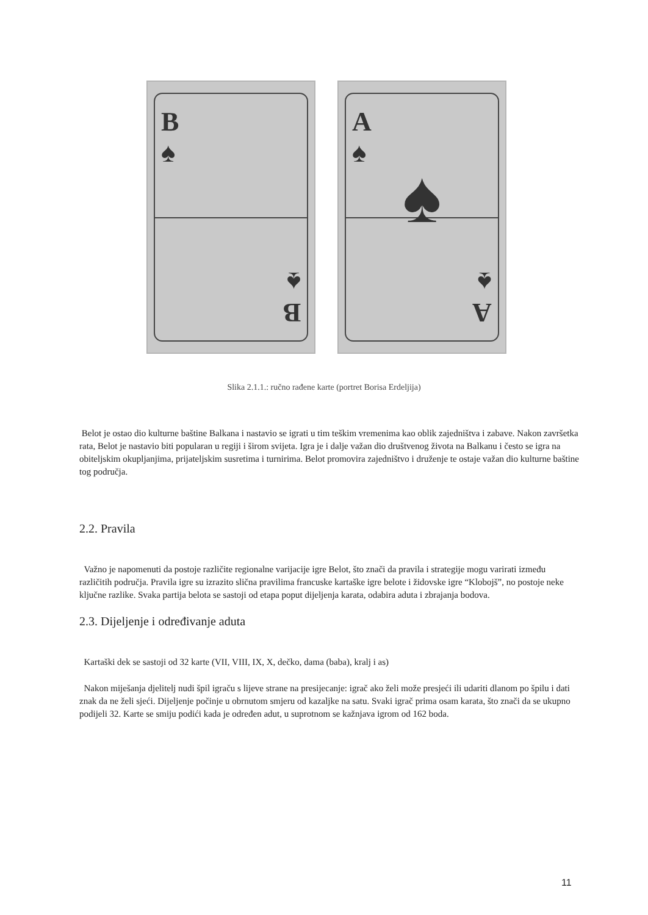B
♠
B
♠
A
♠
♠
A
♠
Slika 2.1.1.: ručno rađene karte (portret Borisa Erdeljija)
Belot je ostao dio kulturne baštine Balkana i nastavio se igrati u tim teškim vremenima kao oblik zajedništva i zabave. Nakon završetka rata, Belot je nastavio biti popularan u regiji i širom svijeta. Igra je i dalje važan dio društvenog života na Balkanu i često se igra na obiteljskim okupljanjima, prijateljskim susretima i turnirima. Belot promovira zajedništvo i druženje te ostaje važan dio kulturne baštine tog područja.
2.2. Pravila
Važno je napomenuti da postoje različite regionalne varijacije igre Belot, što znači da pravila i strategije mogu varirati između različitih područja. Pravila igre su izrazito slična pravilima francuske kartaške igre belote i židovske igre “Klobojš”, no postoje neke ključne razlike. Svaka partija belota se sastoji od etapa poput dijeljenja karata, odabira aduta i zbrajanja bodova.
2.3. Dijeljenje i određivanje aduta
Kartaški dek se sastoji od 32 karte (VII, VIII, IX, X, dečko, dama (baba), kralj i as)
Nakon miješanja djelitelj nudi špil igraču s lijeve strane na presijecanje: igrač ako želi može presjeći ili udariti dlanom po špilu i dati znak da ne želi sjeći. Dijeljenje počinje u obrnutom smjeru od kazaljke na satu. Svaki igrač prima osam karata, što znači da se ukupno podijeli 32. Karte se smiju podići kada je određen adut, u suprotnom se kažnjava igrom od 162 boda.
11